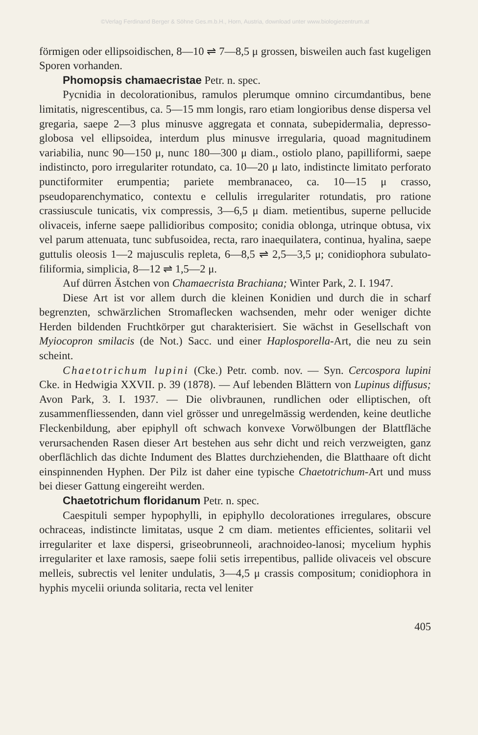©Verlag Ferdinand Berger & Söhne Ges.m.b.H., Horn, Austria, download unter www.biologiezentrum.at
förmigen oder ellipsoidischen, 8—10 ⇌ 7—8,5 μ grossen, bisweilen auch fast kugeligen Sporen vorhanden.
Phomopsis chamaecristae Petr. n. spec.
Pycnidia in decolorationibus, ramulos plerumque omnino circumdantibus, bene limitatis, nigrescentibus, ca. 5—15 mm longis, raro etiam longioribus dense dispersa vel gregaria, saepe 2—3 plus minusve aggregata et connata, subepidermalia, depresso-globosa vel ellipsoidea, interdum plus minusve irregularia, quoad magnitudinem variabilia, nunc 90—150 μ, nunc 180—300 μ diam., ostiolo plano, papilliformi, saepe indistincto, poro irregulariter rotundato, ca. 10—20 μ lato, indistincte limitato perforato punctiformiter erumpentia; pariete membranaceo, ca. 10—15 μ crasso, pseudoparenchymatico, contextu e cellulis irregulariter rotundatis, pro ratione crassiuscule tunicatis, vix compressis, 3—6,5 μ diam. metientibus, superne pellucide olivaceis, inferne saepe pallidioribus composito; conidia oblonga, utrinque obtusa, vix vel parum attenuata, tunc subfusoidea, recta, raro inaequilatera, continua, hyalina, saepe guttulis oleosis 1—2 majusculis repleta, 6—8,5 ⇌ 2,5—3,5 μ; conidiophora subulato-filiformia, simplicia, 8—12 ⇌ 1,5—2 μ.
Auf dürren Ästchen von Chamaecrista Brachiana; Winter Park, 2. I. 1947.
Diese Art ist vor allem durch die kleinen Konidien und durch die in scharf begrenzten, schwärzlichen Stromaflecken wachsenden, mehr oder weniger dichte Herden bildenden Fruchtkörper gut charakterisiert. Sie wächst in Gesellschaft von Myiocopron smilacis (de Not.) Sacc. und einer Haplosporella-Art, die neu zu sein scheint.
Chaetotrichum lupini (Cke.) Petr. comb. nov. — Syn. Cercospora lupini Cke. in Hedwigia XXVII. p. 39 (1878). — Auf lebenden Blättern von Lupinus diffusus; Avon Park, 3. I. 1937. — Die olivbraunen, rundlichen oder elliptischen, oft zusammenfliessenden, dann viel grösser und unregelmässig werdenden, keine deutliche Fleckenbildung, aber epiphyll oft schwach konvexe Vorwölbungen der Blattfläche verursachenden Rasen dieser Art bestehen aus sehr dicht und reich verzweigten, ganz oberflächlich das dichte Indument des Blattes durchziehenden, die Blatthaare oft dicht einspinnenden Hyphen. Der Pilz ist daher eine typische Chaetotrichum-Art und muss bei dieser Gattung eingereiht werden.
Chaetotrichum floridanum Petr. n. spec.
Caespituli semper hypophylli, in epiphyllo decolorationes irregulares, obscure ochraceas, indistincte limitatas, usque 2 cm diam. metientes efficientes, solitarii vel irregulariter et laxe dispersi, griseobrunneoli, arachnoideo-lanosi; mycelium hyphis irregulariter et laxe ramosis, saepe folii setis irrepentibus, pallide olivaceis vel obscure melleis, subrectis vel leniter undulatis, 3—4,5 μ crassis compositum; conidiophora in hyphis mycelii oriunda solitaria, recta vel leniter
405